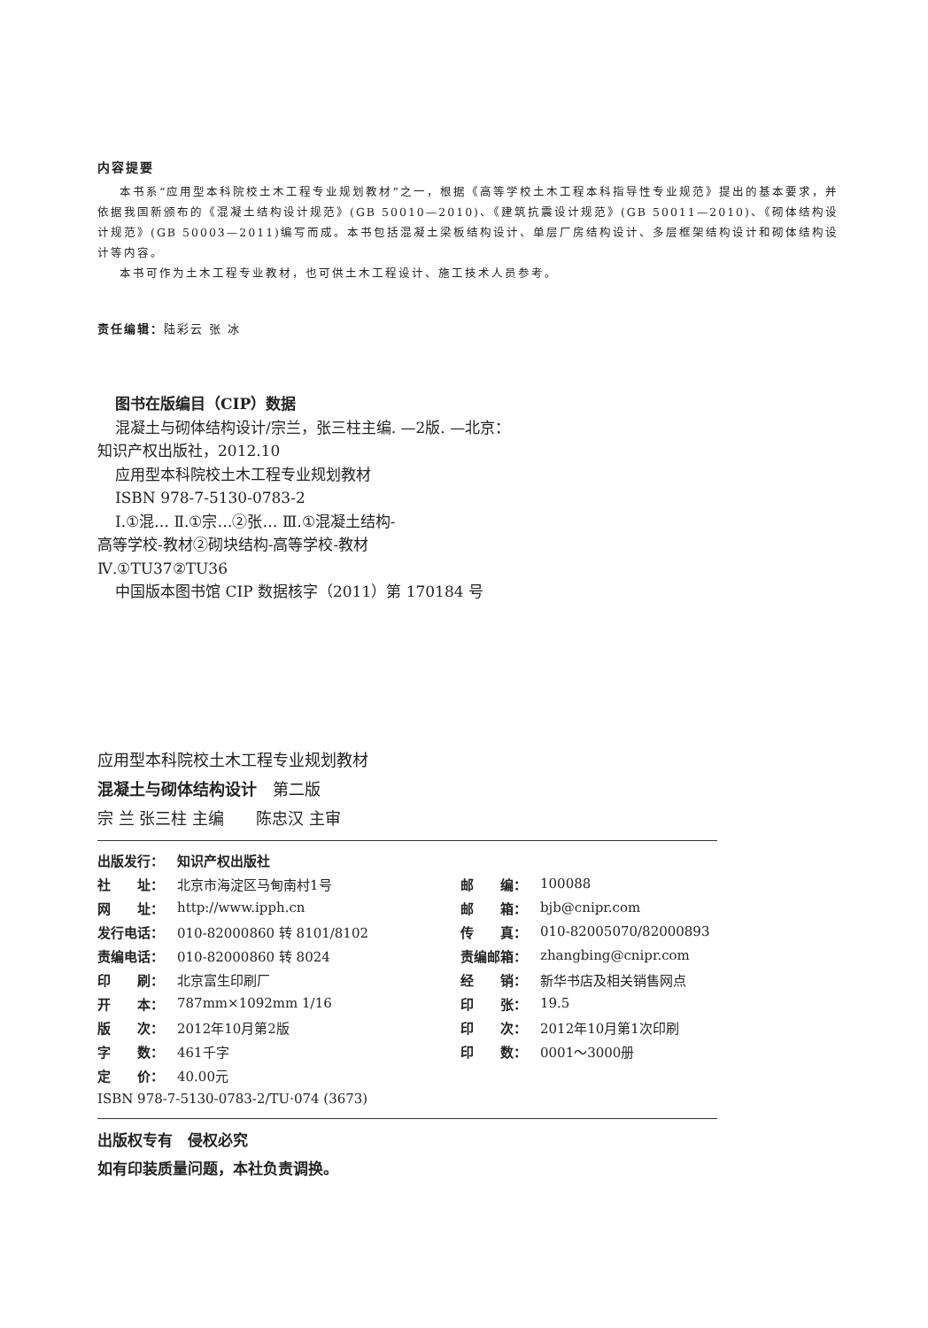内容提要
本书系“应用型本科院校土木工程专业规划教材”之一，根据《高等学校土木工程本科指导性专业规范》提出的基本要求，并依据我国新颁布的《混凝土结构设计规范》(GB 50010—2010)、《建筑抗震设计规范》(GB 50011—2010)、《砌体结构设计规范》(GB 50003—2011)编写而成。本书包括混凝土梁板结构设计、单层厂房结构设计、多层框架结构设计和砌体结构设计等内容。
本书可作为土木工程专业教材，也可供土木工程设计、施工技术人员参考。
责任编辑：陆彩云 张 冰
图书在版编目（CIP）数据
混凝土与砌体结构设计/宗兰，张三柱主编. —2版. —北京：
知识产权出版社，2012.10
应用型本科院校土木工程专业规划教材
ISBN 978-7-5130-0783-2
Ⅰ.①混… Ⅱ.①宗…②张… Ⅲ.①混凝土结构-
高等学校-教材②砌块结构-高等学校-教材
Ⅳ.①TU37②TU36
中国版本图书馆 CIP 数据核字（2011）第 170184 号
应用型本科院校土木工程专业规划教材
混凝土与砌体结构设计　第二版
宗 兰 张三柱 主编　　陈忠汉 主审
| 出版发行： | 知识产权出版社 | | |
| 社 址： | 北京市海淀区马甸南村1号 | 邮 编： | 100088 |
| 网 址： | http://www.ipph.cn | 邮 箱： | bjb@cnipr.com |
| 发行电话： | 010-82000860 转 8101/8102 | 传 真： | 010-82005070/82000893 |
| 责编电话： | 010-82000860 转 8024 | 责编邮箱： | zhangbing@cnipr.com |
| 印 刷： | 北京富生印刷厂 | 经 销： | 新华书店及相关销售网点 |
| 开 本： | 787mm×1092mm 1/16 | 印 张： | 19.5 |
| 版 次： | 2012年10月第2版 | 印 次： | 2012年10月第1次印刷 |
| 字 数： | 461千字 | 印 数： | 0001～3000册 |
| 定 价： | 40.00元 | | |
| ISBN 978-7-5130-0783-2/TU·074 (3673) | | | |
出版权专有　侵权必究
如有印装质量问题，本社负责调换。